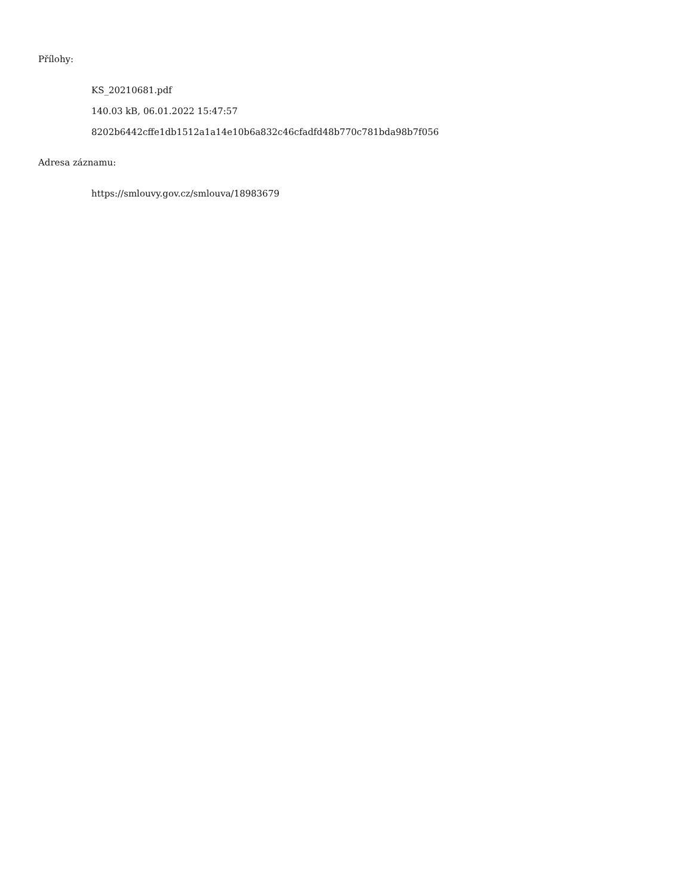Přílohy:
KS_20210681.pdf
140.03 kB, 06.01.2022 15:47:57
8202b6442cffe1db1512a1a14e10b6a832c46cfadfd48b770c781bda98b7f056
Adresa záznamu:
https://smlouvy.gov.cz/smlouva/18983679